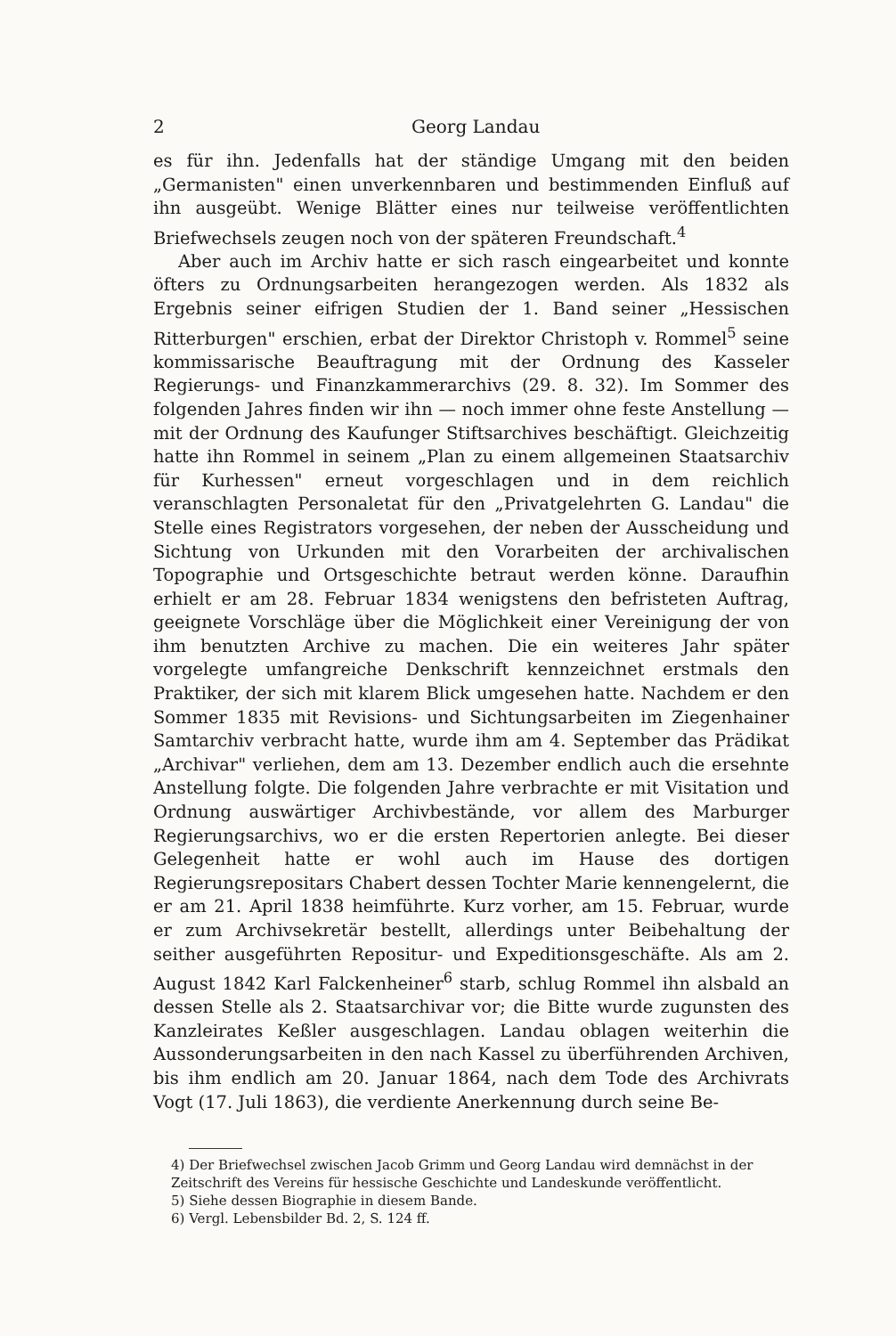2 Georg Landau
es für ihn. Jedenfalls hat der ständige Umgang mit den beiden „Germanisten" einen unverkennbaren und bestimmenden Einfluß auf ihn ausgeübt. Wenige Blätter eines nur teilweise veröffentlichten Briefwechsels zeugen noch von der späteren Freundschaft.<sup>4</sup>
Aber auch im Archiv hatte er sich rasch eingearbeitet und konnte öfters zu Ordnungsarbeiten herangezogen werden. Als 1832 als Ergebnis seiner eifrigen Studien der 1. Band seiner „Hessischen Ritterburgen" erschien, erbat der Direktor Christoph v. Rommel<sup>5</sup> seine kommissarische Beauftragung mit der Ordnung des Kasseler Regierungs- und Finanzkammerarchivs (29. 8. 32). Im Sommer des folgenden Jahres finden wir ihn — noch immer ohne feste Anstellung — mit der Ordnung des Kaufunger Stiftsarchives beschäftigt. Gleichzeitig hatte ihn Rommel in seinem „Plan zu einem allgemeinen Staatsarchiv für Kurhessen" erneut vorgeschlagen und in dem reichlich veranschlagten Personaletat für den „Privatgelehrten G. Landau" die Stelle eines Registrators vorgesehen, der neben der Ausscheidung und Sichtung von Urkunden mit den Vorarbeiten der archivalischen Topographie und Ortsgeschichte betraut werden könne. Daraufhin erhielt er am 28. Februar 1834 wenigstens den befristeten Auftrag, geeignete Vorschläge über die Möglichkeit einer Vereinigung der von ihm benutzten Archive zu machen. Die ein weiteres Jahr später vorgelegte umfangreiche Denkschrift kennzeichnet erstmals den Praktiker, der sich mit klarem Blick umgesehen hatte. Nachdem er den Sommer 1835 mit Revisions- und Sichtungsarbeiten im Ziegenhainer Samtarchiv verbracht hatte, wurde ihm am 4. September das Prädikat „Archivar" verliehen, dem am 13. Dezember endlich auch die ersehnte Anstellung folgte. Die folgenden Jahre verbrachte er mit Visitation und Ordnung auswärtiger Archivbestände, vor allem des Marburger Regierungsarchivs, wo er die ersten Repertorien anlegte. Bei dieser Gelegenheit hatte er wohl auch im Hause des dortigen Regierungsrepositars Chabert dessen Tochter Marie kennengelernt, die er am 21. April 1838 heimführte. Kurz vorher, am 15. Februar, wurde er zum Archivsekretär bestellt, allerdings unter Beibehaltung der seither ausgeführten Repositur- und Expeditionsgeschäfte. Als am 2. August 1842 Karl Falckenheiner<sup>6</sup> starb, schlug Rommel ihn alsbald an dessen Stelle als 2. Staatsarchivar vor; die Bitte wurde zugunsten des Kanzleirates Keßler ausgeschlagen. Landau oblagen weiterhin die Aussonderungsarbeiten in den nach Kassel zu überführenden Archiven, bis ihm endlich am 20. Januar 1864, nach dem Tode des Archivrats Vogt (17. Juli 1863), die verdiente Anerkennung durch seine Be-
4) Der Briefwechsel zwischen Jacob Grimm und Georg Landau wird demnächst in der Zeitschrift des Vereins für hessische Geschichte und Landeskunde veröffentlicht.
5) Siehe dessen Biographie in diesem Bande.
6) Vergl. Lebensbilder Bd. 2, S. 124 ff.